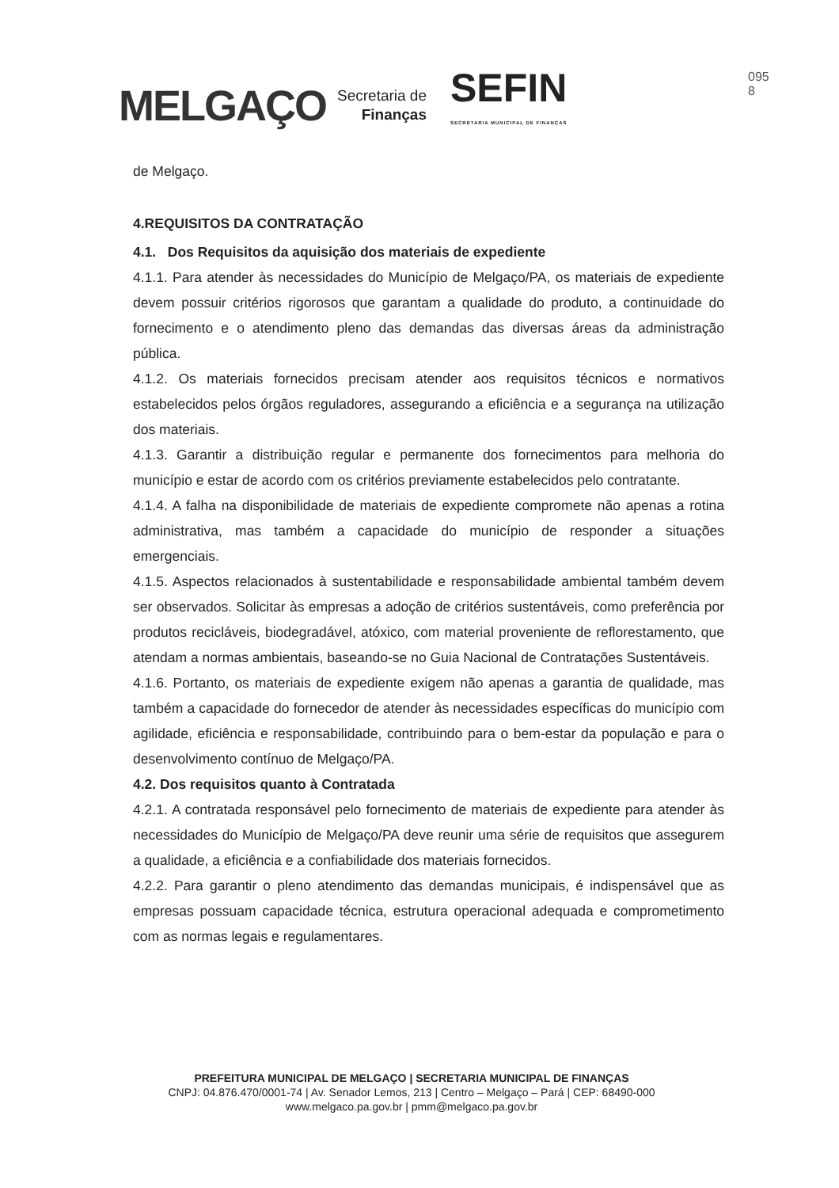MELGAÇO
Secretaria de
Finanças
SEFIN
SECRETARIA MUNICIPAL DE FINANÇAS
095
8
de Melgaço.
4.REQUISITOS DA CONTRATAÇÃO
4.1. Dos Requisitos da aquisição dos materiais de expediente
4.1.1. Para atender às necessidades do Município de Melgaço/PA, os materiais de expediente devem possuir critérios rigorosos que garantam a qualidade do produto, a continuidade do fornecimento e o atendimento pleno das demandas das diversas áreas da administração pública.
4.1.2. Os materiais fornecidos precisam atender aos requisitos técnicos e normativos estabelecidos pelos órgãos reguladores, assegurando a eficiência e a segurança na utilização dos materiais.
4.1.3. Garantir a distribuição regular e permanente dos fornecimentos para melhoria do município e estar de acordo com os critérios previamente estabelecidos pelo contratante.
4.1.4. A falha na disponibilidade de materiais de expediente compromete não apenas a rotina administrativa, mas também a capacidade do município de responder a situações emergenciais.
4.1.5. Aspectos relacionados à sustentabilidade e responsabilidade ambiental também devem ser observados. Solicitar às empresas a adoção de critérios sustentáveis, como preferência por produtos recicláveis, biodegradável, atóxico, com material proveniente de reflorestamento, que atendam a normas ambientais, baseando-se no Guia Nacional de Contratações Sustentáveis.
4.1.6. Portanto, os materiais de expediente exigem não apenas a garantia de qualidade, mas também a capacidade do fornecedor de atender às necessidades específicas do município com agilidade, eficiência e responsabilidade, contribuindo para o bem-estar da população e para o desenvolvimento contínuo de Melgaço/PA.
4.2. Dos requisitos quanto à Contratada
4.2.1. A contratada responsável pelo fornecimento de materiais de expediente para atender às necessidades do Município de Melgaço/PA deve reunir uma série de requisitos que assegurem a qualidade, a eficiência e a confiabilidade dos materiais fornecidos.
4.2.2. Para garantir o pleno atendimento das demandas municipais, é indispensável que as empresas possuam capacidade técnica, estrutura operacional adequada e comprometimento com as normas legais e regulamentares.
PREFEITURA MUNICIPAL DE MELGAÇO | SECRETARIA MUNICIPAL DE FINANÇAS
CNPJ: 04.876.470/0001-74 | Av. Senador Lemos, 213 | Centro – Melgaço – Pará | CEP: 68490-000
www.melgaco.pa.gov.br | pmm@melgaco.pa.gov.br